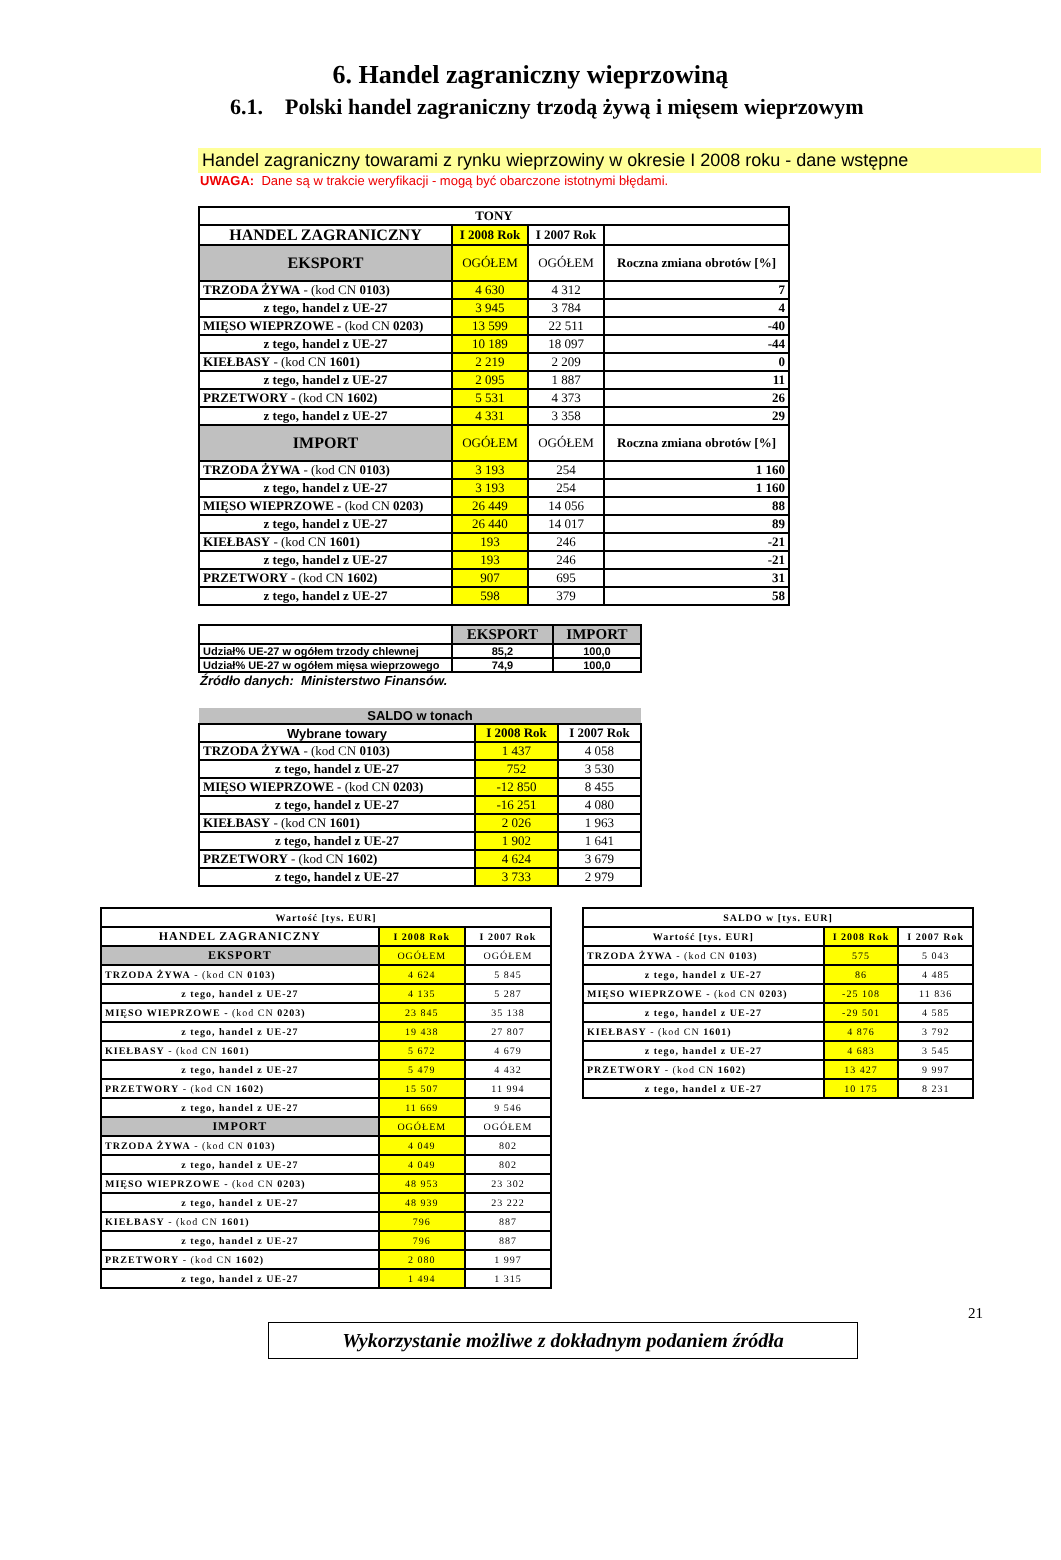6. Handel zagraniczny wieprzowiną
6.1. Polski handel zagraniczny trzodą żywą i mięsem wieprzowym
Handel zagraniczny towarami z rynku wieprzowiny w okresie I 2008 roku - dane wstępne
UWAGA: Dane są w trakcie weryfikacji - mogą być obarczone istotnymi błędami.
| TONY | | | |
| --- | --- | --- | --- |
| HANDEL ZAGRANICZNY | I 2008 Rok | I 2007 Rok | |
| EKSPORT | OGÓŁEM | OGÓŁEM | Roczna zmiana obrotów [%] |
| TRZODA ŻYWA - (kod CN 0103) | 4 630 | 4 312 | 7 |
| z tego, handel z UE-27 | 3 945 | 3 784 | 4 |
| MIĘSO WIEPRZOWE - (kod CN 0203) | 13 599 | 22 511 | -40 |
| z tego, handel z UE-27 | 10 189 | 18 097 | -44 |
| KIEŁBASY - (kod CN 1601) | 2 219 | 2 209 | 0 |
| z tego, handel z UE-27 | 2 095 | 1 887 | 11 |
| PRZETWORY - (kod CN 1602) | 5 531 | 4 373 | 26 |
| z tego, handel z UE-27 | 4 331 | 3 358 | 29 |
| IMPORT | OGÓŁEM | OGÓŁEM | Roczna zmiana obrotów [%] |
| TRZODA ŻYWA - (kod CN 0103) | 3 193 | 254 | 1 160 |
| z tego, handel z UE-27 | 3 193 | 254 | 1 160 |
| MIĘSO WIEPRZOWE - (kod CN 0203) | 26 449 | 14 056 | 88 |
| z tego, handel z UE-27 | 26 440 | 14 017 | 89 |
| KIEŁBASY - (kod CN 1601) | 193 | 246 | -21 |
| z tego, handel z UE-27 | 193 | 246 | -21 |
| PRZETWORY - (kod CN 1602) | 907 | 695 | 31 |
| z tego, handel z UE-27 | 598 | 379 | 58 |
| | EKSPORT | IMPORT |
| --- | --- | --- |
| Udział% UE-27 w ogółem trzody chlewnej | 85,2 | 100,0 |
| Udział% UE-27 w ogółem mięsa wieprzowego | 74,9 | 100,0 |
Źródło danych: Ministerstwo Finansów.
| SALDO w tonach | | |
| --- | --- | --- |
| Wybrane towary | I 2008 Rok | I 2007 Rok |
| TRZODA ŻYWA - (kod CN 0103) | 1 437 | 4 058 |
| z tego, handel z UE-27 | 752 | 3 530 |
| MIĘSO WIEPRZOWE - (kod CN 0203) | -12 850 | 8 455 |
| z tego, handel z UE-27 | -16 251 | 4 080 |
| KIEŁBASY - (kod CN 1601) | 2 026 | 1 963 |
| z tego, handel z UE-27 | 1 902 | 1 641 |
| PRZETWORY - (kod CN 1602) | 4 624 | 3 679 |
| z tego, handel z UE-27 | 3 733 | 2 979 |
| Wartość [tys. EUR] | | |
| --- | --- | --- |
| HANDEL ZAGRANICZNY | I 2008 Rok | I 2007 Rok |
| EKSPORT | OGÓŁEM | OGÓŁEM |
| TRZODA ŻYWA - (kod CN 0103) | 4 624 | 5 845 |
| z tego, handel z UE-27 | 4 135 | 5 287 |
| MIĘSO WIEPRZOWE - (kod CN 0203) | 23 845 | 35 138 |
| z tego, handel z UE-27 | 19 438 | 27 807 |
| KIEŁBASY - (kod CN 1601) | 5 672 | 4 679 |
| z tego, handel z UE-27 | 5 479 | 4 432 |
| PRZETWORY - (kod CN 1602) | 15 507 | 11 994 |
| z tego, handel z UE-27 | 11 669 | 9 546 |
| IMPORT | OGÓŁEM | OGÓŁEM |
| TRZODA ŻYWA - (kod CN 0103) | 4 049 | 802 |
| z tego, handel z UE-27 | 4 049 | 802 |
| MIĘSO WIEPRZOWE - (kod CN 0203) | 48 953 | 23 302 |
| z tego, handel z UE-27 | 48 939 | 23 222 |
| KIEŁBASY - (kod CN 1601) | 796 | 887 |
| z tego, handel z UE-27 | 796 | 887 |
| PRZETWORY - (kod CN 1602) | 2 080 | 1 997 |
| z tego, handel z UE-27 | 1 494 | 1 315 |
| SALDO w [tys. EUR] | | |
| --- | --- | --- |
| Wartość [tys. EUR] | I 2008 Rok | I 2007 Rok |
| TRZODA ŻYWA - (kod CN 0103) | 575 | 5 043 |
| z tego, handel z UE-27 | 86 | 4 485 |
| MIĘSO WIEPRZOWE - (kod CN 0203) | -25 108 | 11 836 |
| z tego, handel z UE-27 | -29 501 | 4 585 |
| KIEŁBASY - (kod CN 1601) | 4 876 | 3 792 |
| z tego, handel z UE-27 | 4 683 | 3 545 |
| PRZETWORY - (kod CN 1602) | 13 427 | 9 997 |
| z tego, handel z UE-27 | 10 175 | 8 231 |
21
Wykorzystanie możliwe z dokładnym podaniem źródła